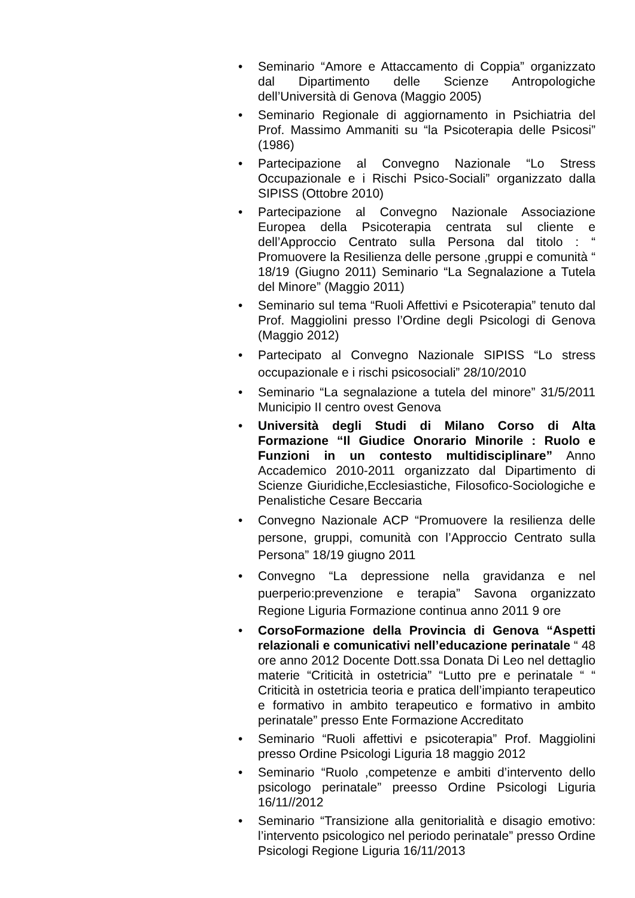• Seminario “Amore e Attaccamento di Coppia” organizzato dal Dipartimento delle Scienze Antropologiche dell’Università di Genova (Maggio 2005)
• Seminario Regionale di aggiornamento in Psichiatria del Prof. Massimo Ammaniti su “la Psicoterapia delle Psicosi” (1986)
• Partecipazione al Convegno Nazionale “Lo Stress Occupazionale e i Rischi Psico-Sociali” organizzato dalla SIPISS (Ottobre 2010)
• Partecipazione al Convegno Nazionale Associazione Europea della Psicoterapia centrata sul cliente e dell’Approccio Centrato sulla Persona dal titolo : “ Promuovere la Resilienza delle persone ,gruppi e comunità “ 18/19 (Giugno 2011) Seminario “La Segnalazione a Tutela del Minore” (Maggio 2011)
• Seminario sul tema “Ruoli Affettivi e Psicoterapia” tenuto dal Prof. Maggiolini presso l’Ordine degli Psicologi di Genova (Maggio 2012)
• Partecipato al Convegno Nazionale SIPISS “Lo stress occupazionale e i rischi psicosociali” 28/10/2010
• Seminario “La segnalazione a tutela del minore” 31/5/2011 Municipio II centro ovest Genova
• Università degli Studi di Milano Corso di Alta Formazione “Il Giudice Onorario Minorile : Ruolo e Funzioni in un contesto multidisciplinare” Anno Accademico 2010-2011 organizzato dal Dipartimento di Scienze Giuridiche,Ecclesiastiche, Filosofico-Sociologiche e Penalistiche Cesare Beccaria
• Convegno Nazionale ACP “Promuovere la resilienza delle persone, gruppi, comunità con l’Approccio Centrato sulla Persona” 18/19 giugno 2011
• Convegno “La depressione nella gravidanza e nel puerperio:prevenzione e terapia” Savona organizzato Regione Liguria Formazione continua anno 2011 9 ore
• CorsoFormazione della Provincia di Genova “Aspetti relazionali e comunicativi nell’educazione perinatale “ 48 ore anno 2012 Docente Dott.ssa Donata Di Leo nel dettaglio materie “Criticità in ostetricia” “Lutto pre e perinatale “ “ Criticità in ostetricia teoria e pratica dell’impianto terapeutico e formativo in ambito terapeutico e formativo in ambito perinatale” presso Ente Formazione Accreditato
• Seminario “Ruoli affettivi e psicoterapia” Prof. Maggiolini presso Ordine Psicologi Liguria 18 maggio 2012
• Seminario “Ruolo ,competenze e ambiti d’intervento dello psicologo perinatale” preesso Ordine Psicologi Liguria 16/11//2012
• Seminario “Transizione alla genitorialità e disagio emotivo: l’intervento psicologico nel periodo perinatale” presso Ordine Psicologi Regione Liguria 16/11/2013